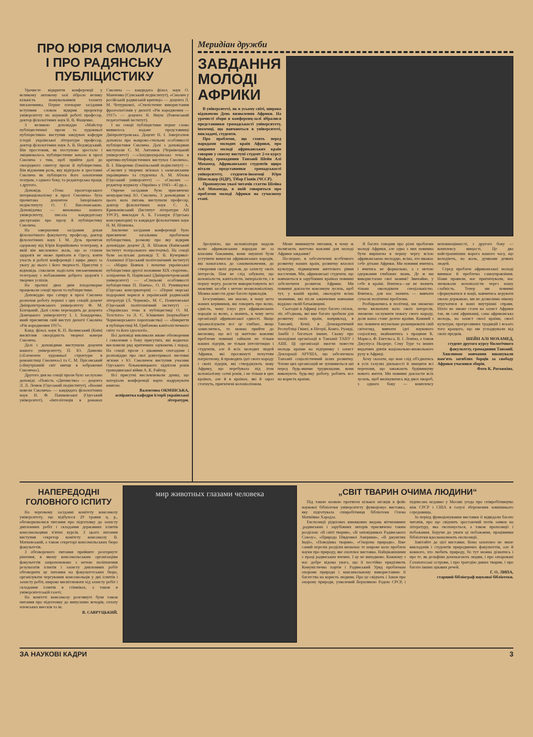ПРО ЮРІЯ СМОЛИЧА
І ПРО РАДЯНСЬКУ ПУБЛІЦИСТИКУ
Урочисте відкриття конференції у великому актовому залі зібрало велику кількість шанувальників таланту письменника. Перше пленарне засідання вступним словом відкрив проректор університету по науковій роботі професор, доктор філологічних наук В. В. Фащенко.
З великою доповіддю «Майстер публіцистичної прози та художньої публіцистики» виступив завідувач кафедри історії української літератури професор, доктор філологічних наук А. В. Недзвідський. Він простежив, як поступово зростало і зміцнювалось публіцистичне начало в прозі Смолича з тим, щоб прийти далі до своєрідного синтезу прози й публіцистики. Він відзначив роль, яку відіграло в зростанні Смолича як публіциста його захоплення театром, з одного боку, та редакторська праця, з другого.
Доповідь «Тема пролетарського інтернаціоналізму в прозі Смолича» була прочитана доцентом Запорізького педінституту О. Г. Височанською. Доповідачка — вихованка нашого університету, писала кандидатську дисертацію про прозу й публіцистику Смолича.
На завершення засідання декан філологічного факультету, професор, доктор філологічних наук І. М. Дузь прочитав одержану від Юрія Корнійовича телеграму, в якій він висловлює жаль, що за станом здоров'я не може приїхати в Одесу, взяти участь в роботі конференції і щиро дякує за увагу до нього і його творчості. Присутні у відповідь схвалили надіслати письменникові телеграму з побажанням доброго здоров'я і творчих успіхів.
На протязі двох днів плодотворно працювали секції прози та публіцистики.
Доповіддю про сатиру в прозі Смолича розпочав роботу першої з цих секцій доцент Дніпропетровського університету Ф. М. Білецький. Далі слово переходить до доцента Донецького університету І. І. Бондаренка, який присвятив свій виступ дилогії Смолича «Рік народження 1917».
Канд. філол. наук К. П. Волинський (Київ) висвітлив своєрідність творчої манери Смолича.
Далі з доповідями виступили доценти нашого університету, П. Ю. Данилко («Елементи художньої структури в романістиці Смолича») та Є. М. Прісовський («Внутрішній світ митця в зображенні Смолича»).
Другого дня на секції прози було заслухано доповіді: «Повість «Дитинство» — доцента Л. Л. Ленюк (Одеський педінститут), «Воєнні новели Смолича» — кандидата філологічних наук Н. Ф. Пашковської (Одеський університет), «Інтелігенція в романах Смолича — кандидата філол. наук О. Манченко (Сумський педінститут), «Смолич у російській радянській критиці» — доцента Л. М. Чепурнової, «Стилістичне використання фразеологізмів у дилогії «Рік народження — 1917» — доцента Я. Януш (Ровенський педагогічний інститут).
І на секції публіцистики перше слово виявилось надане представниці Дніпропетровська. Доцент Н. І. Заверталюк доповіла про жанрово-стильові особливості публіцистики Смолича. Далі з доповідями виступали Є. М. Антонюк (Чернівецький університет) —«Західноукраїнська тема в критико-публіцистичних виступах Смолича», В. І. Вікаренко (Ізмаїльський педінститут) — «Смолич у творчих зв'язках з заокеанським українцями» та студентка А. М. Аблова (Одеський університет) — «Смолич — редактор журналу «Україна» у 1943—45 рр.».
Окреме засідання було присвячено мемуаристиці Ю. Смолича. З доповідями з цього кола питань виступили професор, доктор філологічних наук С. А. Крижанівський (Інститут літератури АН УРСР), викладач А. Б. Галащук (Одеська консерваторія) та кандидат філологічних наук Н. М. Шляхова.
Заключне засідання конференції було присвячене загальним проблемам публіцистики, розмову про яку відкрив доповіддю доцент Д. Я. Шлапак (Київський інститут театрального мистецтва). На секції були заслухані доповіді Т. В. Кучерявої-Ахапкіної (Одеський політехнічний інститут) — «Марко Вовчок і початки української публіцистики другої половини XIX сторіччя», аспірантки В. Нарівської (Дніпропетровський університет) — «Стильові особливості публіцистики П. Панча», О. П. Румянцевої (Одеська консерваторія) — «Перші морські подорожні нариси в українській радянській літературі (Л. Чернов)», М. С. Понятовської (Одеський політехнічний інститут) — «Українська тема в публіцистиці О. М. Толстого» та Л. Є. Юшкевич (парткабінет Чорноморського пароплавства) — «Викриття в публіцистиці М. Грибачова капіталістичного світу та його ідеології».
Всі доповіді викликали жваве обговорення і схвалення з боку присутніх, які водночас висловили ряд критичних зауважень і порад. На секції прози з цікавими спогадами і розповіддю про свої довготривалі листовні зв'язки з Ю. Смоличем виступив учасник Одеського більшовицького підпілля років громадянської війни А. К. Райтер.
Всі присутні висловлювали думку, що матеріали конференції варто надрукувати книгою.
Валентина ОКМІНСЬКА,
аспірантка кафедри історії української літератури.
Меридіан дружби
ЗАВДАННЯ МОЛОДІ АФРИКИ
В університеті, як в усьому світі, широко відзначено День визволення Африки. На урочисті збори в конференц-залі зібралися представники громадськості університету, іноземці, що навчаються в університеті, викладачі, студенти.
Про проблеми, що стоять перед народами молодих країн Африки, про завдання молоді африканських країн говорив у своєму виступі студент 2-го курсу біофаку, громадянин Танзанії Шейн Алі Мохамед. Африканських студентів щиро вітали представники громадськості університету, студенти-іноземці Юрн Шмельцер (НДР), Тібор Гіанік (ЧССР).
Пропонуємо увазі читачів статтю Шейна Алі Мохамеда, в якій говориться про проблеми молоді Африки на сучасному етапі.
Зрозуміло, що колонізатори надали волю африканським народам не за власним бажанням, вони змушені були уступити вимогам африканських народів, які намагались до самовизначення, до створення своїх держав, до захисту своїх інтересів. Нам не слід забувати, що колоніалісти, капіталісти, імперіалісти, і в першу чергу, расисти використовують всі можливі засоби з метою неоколоніалізму. Можна навести дуже багато прикладів.
Безсумнівно, ми знаємо, в чому мета наших керівників, які говорять про волю, єдність, чому існує рух африканських народів за волю, а значить, в чому мета організації африканської єдності. Якщо проаналізувати все це глибше, якщо замислитись, то можна прийти до висновку, що всі ці життєво важливі проблеми повинні займати не тільки наших лідерів, не тільки інтелігенцію і студентів, але й всіх молодих людей Африки, які просякнуті почуттям патріотизму, й проводять ідеї свого народу і своїх лідерів, які стверджують нову Африку, що перебувала під ігом колоніалізму сотні років, і не тільки в цих країнах, але й в країнах, які й зараз стогнуть, пригнічені колоніалізмом.
Може виникнути питання, в чому ж полягають життєво важливі для молоді Африки завдання?
По-перше, в забезпеченні всебічного розвитку наших країн, розвитку власної культури, підвищення життєвого рівня населення. Ми, африканські студенти, що навчаються в зарубіжних країнах повинні забезпечити розвиток Африки. Ми повинні докласти максимум зусиль, щоб тут, у вашій країні, оволодіти всіма знаннями, які після закінчення навчання віддамо своїй батьківщині.
Сьогодні в Африці існує багато спілок, ліг, об'єднань, які вже багато зробили для розвитку своїх країн, наприклад, в Танзанії, Кенії, в Демократичній Республіці Гвінеї, в Нігерії, Конго, Руанді, Замбії і багатьох інших. Скажу про молодіжні організації в Танзанії ТАНУ і АШІ. Ці організації змогли повести молодь країни на підтримку і захист Декларації АРУША, що забезпечила Танзанії соціалістичний шлях розвитку. Члени цих організацій не зупиняються ані перед будь-якими труднощами, вони виконують будь-яку роботу, роблять все на користь країни.
Я багато говорив про різні проблеми молоді Африки, але одна з них повинна бути вирішена в першу чергу всією африканською молоддю, всіма, хто вважає себе дітьми Африки. Ми повинні вчитись і вчитись не формально, а з метою одержання глибоких знань. Де ж ми використаємо свої знання? Звичайно, у себе в країні. Вчитись—це не значить тільки оволодівати спеціальністю. Вчитись, для нас значить — вивчати сучасні політичні проблеми.
Розбираючись в політиці, ми зможемо легко визначати коло своїх інтересів, зможемо заслужити повагу свого народу, доля наша стане долею країни. Кожний з нас повинен неухильно розширювати свій світогляд, вивчати ідеї наукового соціалізму, знайомитись з працями К. Маркса, Ф. Енгельса, В. І. Леніна, а також Джуліуса Ньєрере, Секу Туре та інших видатних діячів національно-визвольного руху в Африці.
Хочу сказати, що нам слід об'єднатись в усіх галузях діяльності й знищити всі перепони, що заважають будівництву нового життя. Ми повинні докласти всіх зусиль, щоб вилікуватись від двох хвороб, з одного боку — комплексу неповноцінності, з другого боку — комплексу вищості. Це два найстрашніших ворога нашого часу, що володіють, на жаль, думками деяких людей.
Серед проблем африканської молоді виникає й проблема самоуправління. Нами правили, нас пригнічували, нас зневажали колоніалісти через нашу слабкість. Тепер ми повинні сформуватися в нації, навчитись керувати своєю державою, ми не дозволимо нікому втручатися в наші внутрішні справи. Ніхто не зможе стати на захист Африки так, як самі африканці, сама африканська молодь, на захист своєї країни, своєї культури, прогресивних традицій і всього того кращого, що ми успадкували від своїх предків.
ШЕЙН АЛІ МОХАМЕД,
студент другого курсу біологічного факультету, громадянин Танзанії.
Хвилиною мовчання вшанували пам'ять загиблих борців за свободу Африки учасники зборів.
Фото К. Рогожкіна.
НАПЕРЕДОДНІ ГОЛОВНОГО ІСПИТУ
На черговому засіданні комітету комсомолу університету, що відбулося 29 травня ц. р., обговорювалися питання про підготовку до захисту дипломних робіт і складання державних іспитів комсомольцями п'ятих курсів. З цього питання виступив секретар комітету комсомолу В. Матковський, а також секретарі комсомольських бюро факультетів.
З обговореного питання прийняте розгорнуте рішення, в якому комсомольським організаціям факультетів запропоновано з метою поліпшення результатів іспитів і захисту дипломних робіт обговорити це питання на факультетських бюро, організувати чергування комсомольців у дні іспитів і захисту робіт, широко висвітлювати хід захисту робіт і складання іспитів в стінніках, а також в університетській газеті.
На комітеті комсомолу розглянуті були також питання про підготовку до випускних вечорів, сплату членських внесків та ін.
В. САВРУЦЬКИЙ.
мир животных глазами человека
„СВІТ ТВАРИН ОЧИМА ЛЮДИНИ“
Під такою назвою протягом кількох місяців в фойє наукової бібліотеки університету функціонує виставка, яку підготувала співробітниця бібліотеки Олена Матвіївна Харадза.
Експозиції рідкісних книжкових видань вітчизняних ,радянських і зарубіжних авторів присвячено таким розділам: «В світі тварин», «В заповідниках Радянського Союзу», «Природа Південної Америки», «В джунглях Індії», «Поведінка тварин», «Охорона природи». Вже самий перелік розділів визначає те широке коло проблем науки про природу, яке охоплює виставка. Найцікавішими є праці радянських вчених. І це не випадково. Кожному з нас добре відома увага, що її постійно приділяють Комуністична партія і Радянський Уряд проблемам охорони природи і максимальному використанню її багатства на користь людини. Про це свідчать і Закон про охорону природи, ухвалений Верховною Радою СРСР, і підписана недавно у Москві угода про співробітництво між СРСР і США в галузі збереження зовнішнього середовища.
За період функціонування виставки її відвідали багато читачів, про що свідчить зростаючий потік заявок на літературу, яка експонується, а також пропозиції і побажання. Беручи до уваги ці побажання, працівники бібліотеки вдосконалюють експозиції.
Завітайте до цієї виставки. Вона захоплює не лише викладачів і студентів природничих факультетів, але й кожного, хто любить природу, бо тут можна дізнатись і про те, як дельфіни допомагають людям, і про зачаровані Галапагоські острови, і про трагедію диких тварин, і про багато інших цікавих речей.
Г. О. ЛИПА,
старший бібліограф наукової бібліотеки.
ЗА НАУКОВІ КАДРИ 3